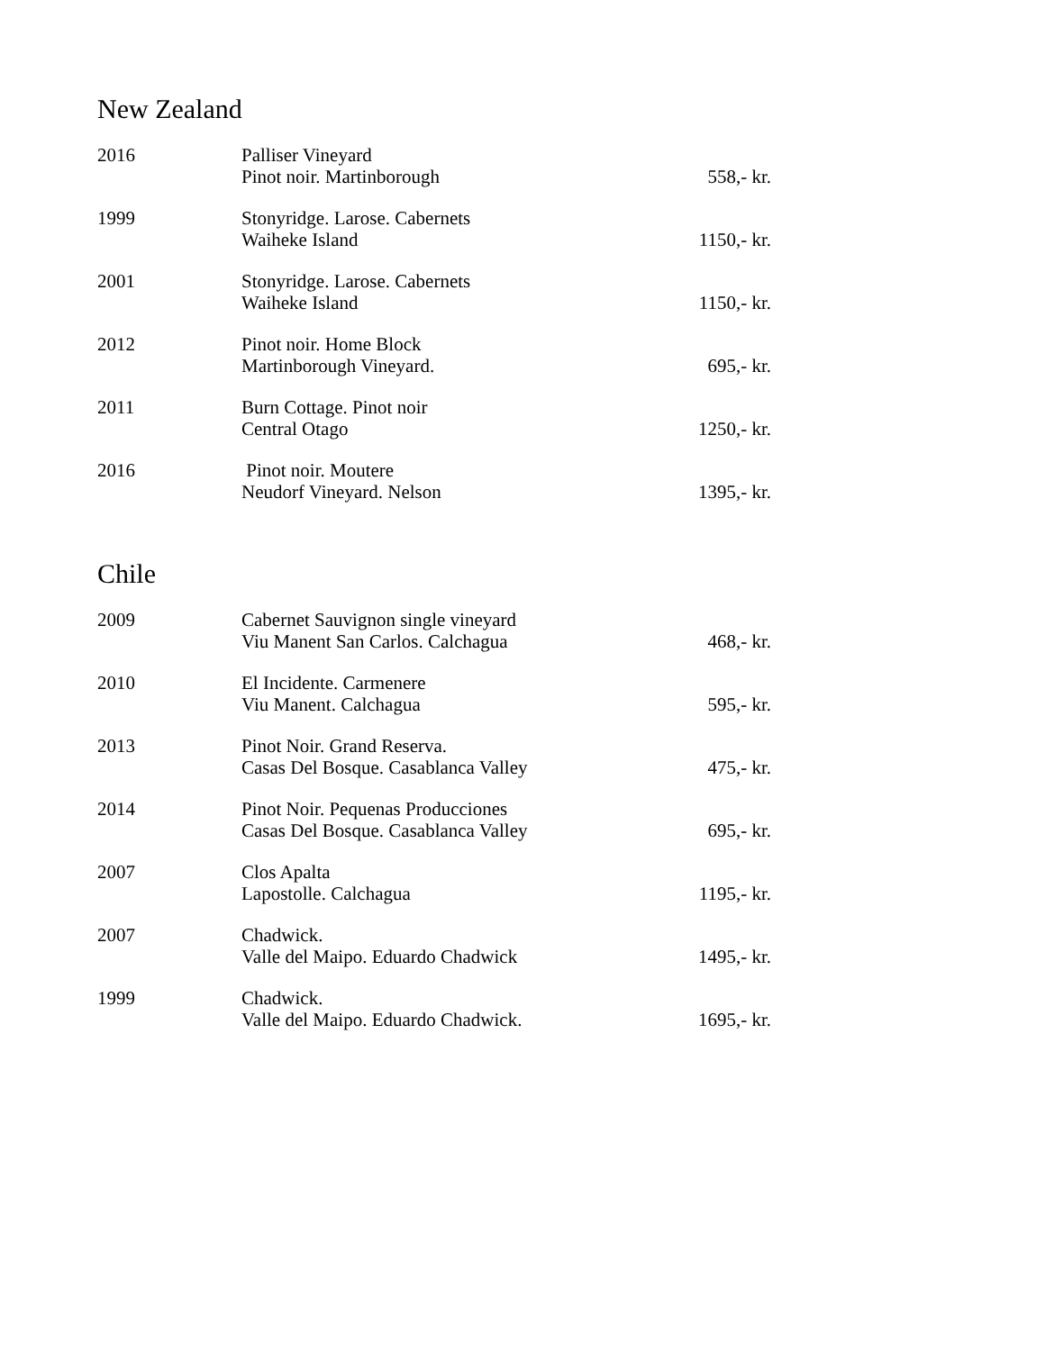New Zealand
| 2016 | Palliser Vineyard Pinot noir. Martinborough | 558,- kr. |
| 1999 | Stonyridge. Larose. Cabernets Waiheke Island | 1150,- kr. |
| 2001 | Stonyridge. Larose. Cabernets Waiheke Island | 1150,- kr. |
| 2012 | Pinot noir. Home Block Martinborough Vineyard. | 695,- kr. |
| 2011 | Burn Cottage. Pinot noir Central Otago | 1250,- kr. |
| 2016 | Pinot noir. Moutere Neudorf Vineyard. Nelson | 1395,- kr. |
Chile
| 2009 | Cabernet Sauvignon single vineyard Viu Manent San Carlos. Calchagua | 468,- kr. |
| 2010 | El Incidente. Carmenere Viu Manent. Calchagua | 595,- kr. |
| 2013 | Pinot Noir. Grand Reserva. Casas Del Bosque. Casablanca Valley | 475,- kr. |
| 2014 | Pinot Noir. Pequenas Producciones Casas Del Bosque. Casablanca Valley | 695,- kr. |
| 2007 | Clos Apalta Lapostolle. Calchagua | 1195,- kr. |
| 2007 | Chadwick. Valle del Maipo. Eduardo Chadwick | 1495,- kr. |
| 1999 | Chadwick. Valle del Maipo. Eduardo Chadwick. | 1695,- kr. |